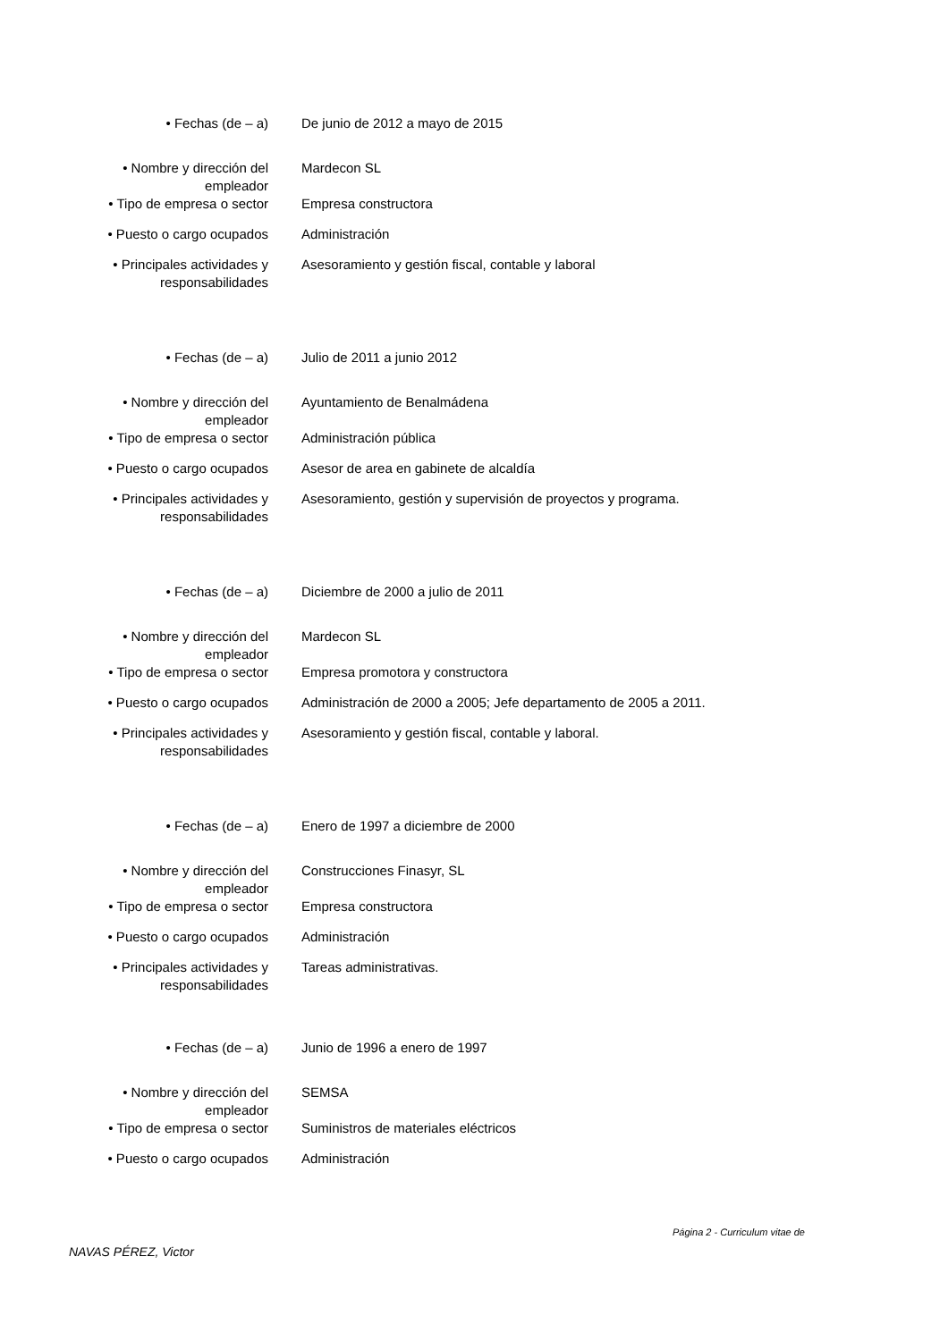| • Fechas (de – a) | De junio de 2012 a mayo de 2015 |
| • Nombre y dirección del empleador | Mardecon SL |
| • Tipo de empresa o sector | Empresa constructora |
| • Puesto o cargo ocupados | Administración |
| • Principales actividades y responsabilidades | Asesoramiento y gestión fiscal, contable y laboral |
| • Fechas (de – a) | Julio de 2011 a junio 2012 |
| • Nombre y dirección del empleador | Ayuntamiento de Benalmádena |
| • Tipo de empresa o sector | Administración pública |
| • Puesto o cargo ocupados | Asesor de area en gabinete de alcaldía |
| • Principales actividades y responsabilidades | Asesoramiento, gestión y supervisión de proyectos y programa. |
| • Fechas (de – a) | Diciembre de 2000 a julio de 2011 |
| • Nombre y dirección del empleador | Mardecon SL |
| • Tipo de empresa o sector | Empresa promotora y constructora |
| • Puesto o cargo ocupados | Administración de 2000 a 2005; Jefe departamento de 2005 a 2011. |
| • Principales actividades y responsabilidades | Asesoramiento y gestión fiscal, contable y laboral. |
| • Fechas (de – a) | Enero de 1997 a diciembre de 2000 |
| • Nombre y dirección del empleador | Construcciones Finasyr, SL |
| • Tipo de empresa o sector | Empresa constructora |
| • Puesto o cargo ocupados | Administración |
| • Principales actividades y responsabilidades | Tareas administrativas. |
| • Fechas (de – a) | Junio de 1996 a enero de 1997 |
| • Nombre y dirección del empleador | SEMSA |
| • Tipo de empresa o sector | Suministros de materiales eléctricos |
| • Puesto o cargo ocupados | Administración |
Página 2 - Curriculum vitae de
NAVAS PÉREZ, Victor